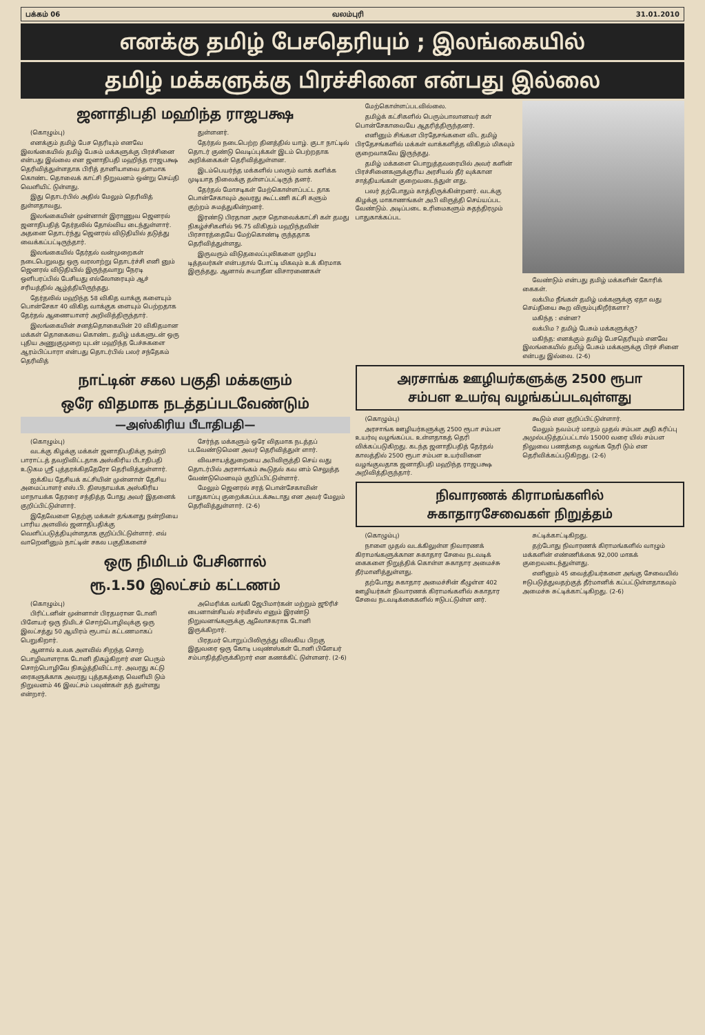பக்கம் 06 வலம்புரி 31.01.2010
எனக்கு தமிழ் பேசதெரியும் ; இலங்கையில்
தமிழ் மக்களுக்கு பிரச்சினை என்பது இல்லை
ஜனாதிபதி மஹிந்த ராஜபக்ஷ
(கொழும்பு)
எனக்கும் தமிழ் பேச தெரியும் எனவே இலங்கையில் தமிழ் பேசும் மக்களுக்கு பிரச்சினை என்பது இல்லை என ஜனாதிபதி மஹிந்த ராஜபக்ஷ தெரிவித்துள்ளதாக பிரித் தானியாவை தளமாக கொண்ட தொலைக் காட்சி நிறுவனம் ஒன்று செய்தி வெளியிட் டுள்ளது.
இது தொடர்பில் அதில் மேலும் தெரிவித் துள்ளதாவது,
இலங்கையின் முன்னாள் இராணுவ ஜெனரல் ஜனாதிபதித் தேர்தலில் தோல்விய டைந்துள்ளார். அதனை தொடர்ந்து ஜெனரல் விடுதியில் தடுத்து வைக்கப்பட்டிருந்தார்.
இலங்கையில் தேர்தல் வன்முறைகள் நடைபெறுவது ஒரு வரலாற்று தொடர்ச்சி எனி னும் ஜெனரல் விடுதியில் இருந்தவாறு நேரடி ஒளிபரப்பில் பேசியது எல்லோரையும் ஆச் சரியத்தில் ஆழ்த்தியிருந்தது.
தேர்தலில் மஹிந்த 58 விகித வாக்கு களையும் பொன்சேகா 40 விகித வாக்குக ளையும் பெற்றதாக தேர்தல் ஆணையாளர் அறிவித்திருந்தார்.
இலங்கையின் சனத்தொகையின் 20 விகிதமான மக்கள் தொகையை கொண்ட தமிழ் மக்களுடன் ஒரு புதிய அணுகுமுறை யுடன் மஹிந்த பேச்சுகளை ஆரம்பிப்பாரா என்பது தொடர்பில் பலர் சந்தேகம் தெரிவித்
துள்ளனர்.
தேர்தல் நடைபெற்ற தினத்தில் யாழ். குடா நாட்டில் தொடர் குண்டு வெடிப்புக்கள் இடம் பெற்றதாக அறிக்கைகள் தெரிவித்துள்ளன.
இடம்பெயர்ந்த மக்களில் பலரும் வாக் களிக்க முடியாத நிலைக்கு தள்ளப்பட்டிருந் தனர்.
தேர்தல் மோசடிகள் மேற்கொள்ளப்பட்ட தாக பொன்சேகாவும் அவரது கூட்டணி கட்சி களும் குற்றம் சுமத்துகின்றனர்.
இரண்டு பிரதான அரச தொலைக்காட்சி கள் தமது நிகழ்ச்சிகளில் 96.75 விகிதம் மஹிந்தவின் பிரசாரத்தையே மேற்கொண்டி ருந்ததாக தெரிவித்துள்ளது.
இருவரும் விடுதலைப்புலிகளை முறிய டித்தவர்கள் என்பதால் போட்டி மிகவும் உக் கிரமாக இருந்தது. ஆனால் சுயாதீன விசாரணைகள்
நாட்டின் சகல பகுதி மக்களும்
ஒரே விதமாக நடத்தப்படவேண்டும்
—அஸ்கிரிய பீடாதிபதி—
(கொழும்பு)
வடக்கு கிழக்கு மக்கள் ஜனாதிபதிக்கு நன்றி பாராட்டத் தவறிவிட்டதாக அஸ்கிரிய பீடாதிபதி உடுகம ஸ்ரீ புத்தரக்கிததேரோ தெரிவித்துள்ளார்.
ஐக்கிய தேசியக் கட்சியின் முன்னாள் தேசிய அமைப்பாளர் எஸ்.பி. திஸநாயக்க அஸ்கிரிய மாநாயக்க தேரரை சந்தித்த போது அவர் இதனைக் குறிப்பிட்டுள்ளார்.
இதேவேளை தெற்கு மக்கள் தங்களது நன்றியை பாரிய அளவில் ஜனாதிபதிக்கு வெளிப்படுத்தியுள்ளதாக குறிப்பிட்டுள்ளார். எவ் வாறெனினும் நாட்டின் சகல பகுதிகளைச்
சேர்ந்த மக்களும் ஒரே விதமாக நடத்தப் படவேண்டுமென அவர் தெரிவித்துள் ளார்.
விவசாயத்துறையை அபிவிருத்தி செய் வது தொடர்பில் அரசாங்கம் கூடுதல் கவ னம் செலுத்த வேண்டுமெனவும் குறிப்பிட்டுள்ளார்.
மேலும் ஜெனரல் சரத் பொன்சேகாவின் பாதுகாப்பு குறைக்கப்படக்கூடாது என அவர் மேலும் தெரிவித்துள்ளார். (2-6)
ஒரு நிமிடம் பேசினால்
ரூ.1.50 இலட்சம் கட்டணம்
(கொழும்பு)
பிரிட்டனின் முன்னாள் பிரதமரான டோனி பிளேயர் ஒரு நிமிடச் சொற்பொழிவுக்கு ஒரு இலட்சத்து 50 ஆயிரம் ரூபாய் கட்டணமாகப் பெறுகிறார்.
ஆனால் உலக அளவில் சிறந்த சொற் பொழிவாளராக டோனி திகழ்கிறார் என பெரும் சொற்பொழிவே நிகழ்த்திவிட்டார். அவரது கட்டு ரைகளுக்காக அவரது புத்தகத்தை வெளியி டும் நிறுவனம் 46 இலட்சம் பவுண்கள் தந் துள்ளது என்றார்.
அமெரிக்க வங்கி ஜேபிமார்கன் மற்றும் ஜூரிச் பைனான்சியல் சர்வீசஸ் எனும் இரண்டு நிறுவனங்களுக்கு ஆலோசகராக டோனி இருக்கிறார்.
பிரதமர் பொறுப்பிலிருந்து விலகிய பிறகு இதுவரை ஒரு கோடி பவுண்ஸ்கள் டோனி பிளேயர் சம்பாதித்திருக்கிறார் என கணக்கிட் டுள்ளனர். (2-6)
மேற்கொள்ளப்படவில்லை.
தமிழ்க் கட்சிகளில் பெரும்பாலானவர் கள் பொன்சேகாவையே ஆதரித்திருந்தனர்.
எனினும் சிங்கள பிரதேசங்களை விட தமிழ் பிரதேசங்களில் மக்கள் வாக்களித்த விகிதம் மிகவும் குறைவாகவே இருந்தது.
தமிழ் மக்களை பொறுத்தவரையில் அவர் களின் பிரச்சினைகளுக்குரிய அரசியல் தீர் வுக்கான சாத்தியங்கள் குறைவடைந்துள் ளது.
பலர் தற்போதும் காத்திருக்கின்றனர். வடக்கு கிழக்கு மாகாணங்கள் அபி விருத்தி செய்யப்பட வேண்டும். அடிப்படை உரிமைகளும் சுதந்திரமும் பாதுகாக்கப்பட
வேண்டும் என்பது தமிழ் மக்களின் கோரிக் கைகள்.
லக்பிம நீங்கள் தமிழ் மக்களுக்கு ஏதா வது செய்தியை கூற விரும்புகிறீர்களா?
மகிந்த : என்ன?
லக்பிம ? தமிழ் பேசும் மக்களுக்கு?
மகிந்த: எனக்கும் தமிழ் பேசதெரியும் எனவே இலங்கையில் தமிழ் பேசும் மக்களுக்கு பிரச் சினை என்பது இல்லை. (2-6)
அரசாங்க ஊழியர்களுக்கு 2500 ரூபா
சம்பள உயர்வு வழங்கப்படவுள்ளது
(கொழும்பு)
அரசாங்க ஊழியர்களுக்கு 2500 ரூபா சம்பள உயர்வு வழங்கப்பட உள்ளதாகத் தெரி விக்கப்படுகிறது. கடந்த ஜனாதிபதித் தேர்தல் காலத்தில் 2500 ரூபா சம்பள உயர்வினை வழங்குவதாக ஜனாதிபதி மஹிந்த ராஜபக்ஷ அறிவித்திருந்தார்.
கூடும் என குறிப்பிட்டுள்ளார்.
மேலும் நவம்பர் மாதம் முதல் சம்பள அதி கரிப்பு அமுல்படுத்தப்பட்டால் 15000 வரை யில் சம்பள நிலுவை பணத்தை வழங்க நேரி டும் என தெரிவிக்கப்படுகிறது. (2-6)
நிவாரணக் கிராமங்களில்
சுகாதாரசேவைகள் நிறுத்தம்
(கொழும்பு)
நாளை முதல் வடக்கிலுள்ள நிவாரணக் கிராமங்களுக்கான சுகாதார சேவை நடவடிக் கைகளை நிறுத்திக் கொள்ள சுகாதார அமைச்சு தீர்மானித்துள்ளது.
தற்போது சுகாதார அமைச்சின் கீழுள்ள 402 ஊழியர்கள் நிவாரணக் கிராமங்களில் சுகாதார சேவை நடவடிக்கைகளில் ஈடுபட்டுள்ள னர்.
சுட்டிக்காட்டிகிறது.
தற்போது நிவாரணக் கிராமங்களில் வாழும் மக்களின் எண்ணிக்கை 92,000 மாகக் குறைவடைந்துள்ளது.
எனினும் 45 வைத்தியர்களை அங்கு சேவையில் ஈடுபடுத்துவதற்குத் தீர்மானிக் கப்பட்டுள்ளதாகவும் அமைச்சு சுட்டிக்காட்டிகிறது. (2-6)